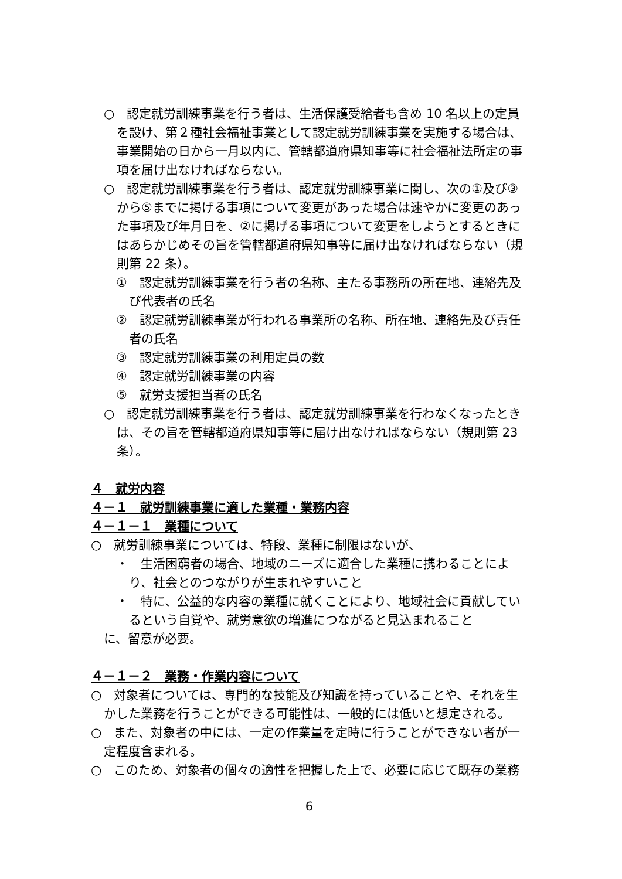○　認定就労訓練事業を行う者は、生活保護受給者も含め 10 名以上の定員を設け、第２種社会福祉事業として認定就労訓練事業を実施する場合は、事業開始の日から一月以内に、管轄都道府県知事等に社会福祉法所定の事項を届け出なければならない。
○　認定就労訓練事業を行う者は、認定就労訓練事業に関し、次の①及び③から⑤までに掲げる事項について変更があった場合は速やかに変更のあった事項及び年月日を、②に掲げる事項について変更をしようとするときにはあらかじめその旨を管轄都道府県知事等に届け出なければならない（規則第 22 条）。
①　認定就労訓練事業を行う者の名称、主たる事務所の所在地、連絡先及び代表者の氏名
②　認定就労訓練事業が行われる事業所の名称、所在地、連絡先及び責任者の氏名
③　認定就労訓練事業の利用定員の数
④　認定就労訓練事業の内容
⑤　就労支援担当者の氏名
○　認定就労訓練事業を行う者は、認定就労訓練事業を行わなくなったときは、その旨を管轄都道府県知事等に届け出なければならない（規則第 23 条）。
４　就労内容
４－１　就労訓練事業に適した業種・業務内容
４－１－１　業種について
○　就労訓練事業については、特段、業種に制限はないが、
・　生活困窮者の場合、地域のニーズに適合した業種に携わることにより、社会とのつながりが生まれやすいこと
・　特に、公益的な内容の業種に就くことにより、地域社会に貢献しているという自覚や、就労意欲の増進につながると見込まれること
に、留意が必要。
４－１－２　業務・作業内容について
○　対象者については、専門的な技能及び知識を持っていることや、それを生かした業務を行うことができる可能性は、一般的には低いと想定される。
○　また、対象者の中には、一定の作業量を定時に行うことができない者が一定程度含まれる。
○　このため、対象者の個々の適性を把握した上で、必要に応じて既存の業務
6